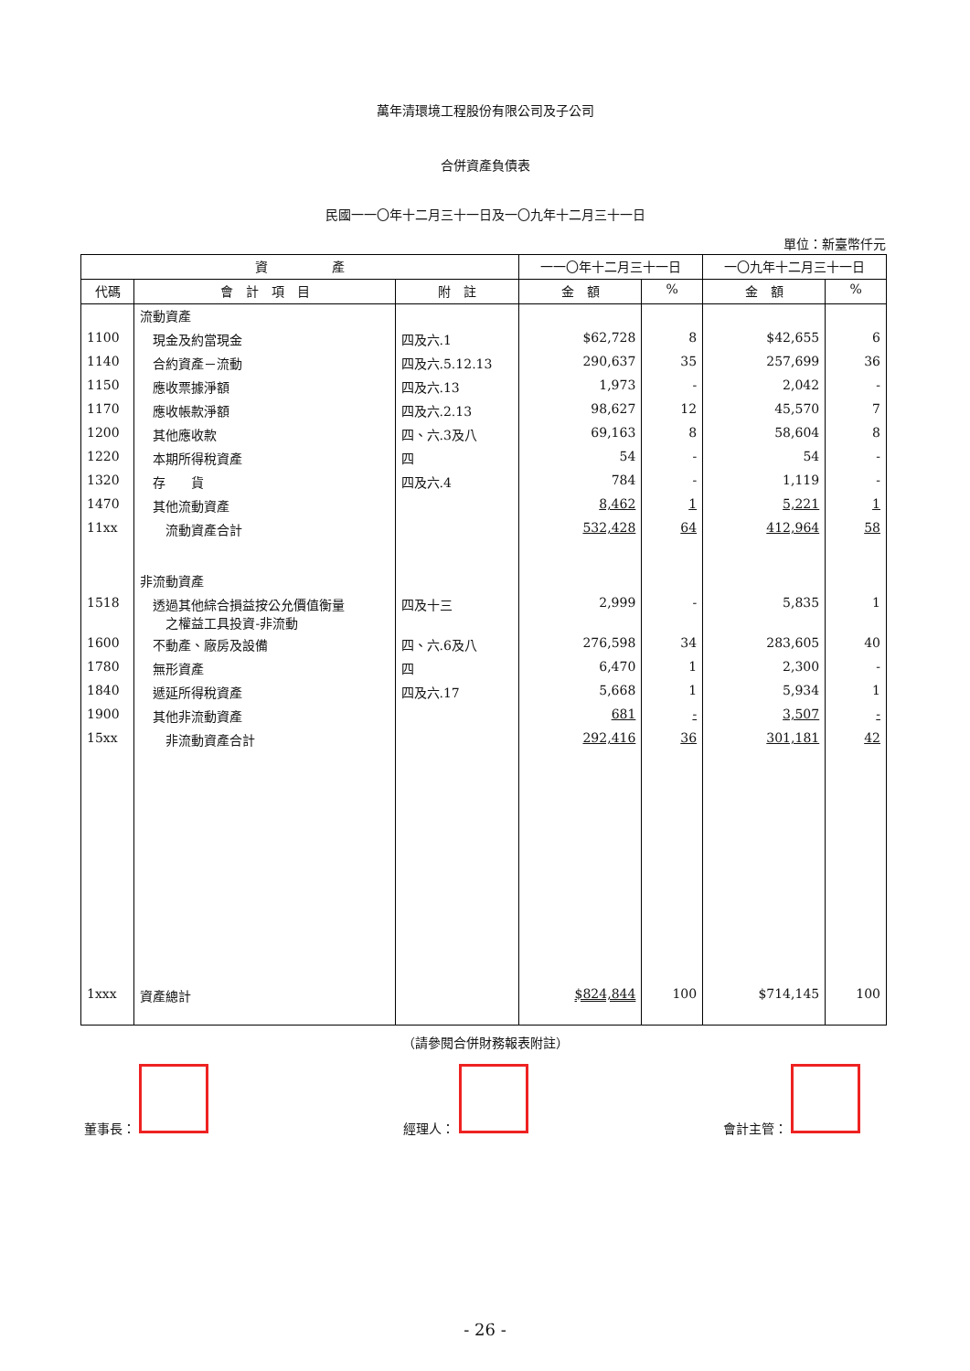萬年清環境工程股份有限公司及子公司
合併資產負債表
民國一一〇年十二月三十一日及一〇九年十二月三十一日
單位：新臺幣仟元
| 資 產 | | | 一一〇年十二月三十一日 | | 一〇九年十二月三十一日 | |
| --- | --- | --- | --- | --- | --- | --- |
| 代碼 | 會 計 項 目 | 附 註 | 金 額 | % | 金 額 | % |
| | 流動資產 | | | | | |
| 1100 | 現金及約當現金 | 四及六.1 | $62,728 | 8 | $42,655 | 6 |
| 1140 | 合約資產－流動 | 四及六.5.12.13 | 290,637 | 35 | 257,699 | 36 |
| 1150 | 應收票據淨額 | 四及六.13 | 1,973 | - | 2,042 | - |
| 1170 | 應收帳款淨額 | 四及六.2.13 | 98,627 | 12 | 45,570 | 7 |
| 1200 | 其他應收款 | 四、六.3及八 | 69,163 | 8 | 58,604 | 8 |
| 1220 | 本期所得稅資產 | 四 | 54 | - | 54 | - |
| 1320 | 存 貨 | 四及六.4 | 784 | - | 1,119 | - |
| 1470 | 其他流動資產 | | 8,462 | 1 | 5,221 | 1 |
| 11xx | 流動資產合計 | | 532,428 | 64 | 412,964 | 58 |
| | 非流動資產 | | | | | |
| 1518 | 透過其他綜合損益按公允價值衡量 之權益工具投資-非流動 | 四及十三 | 2,999 | - | 5,835 | 1 |
| 1600 | 不動產、廠房及設備 | 四、六.6及八 | 276,598 | 34 | 283,605 | 40 |
| 1780 | 無形資產 | 四 | 6,470 | 1 | 2,300 | - |
| 1840 | 遞延所得稅資產 | 四及六.17 | 5,668 | 1 | 5,934 | 1 |
| 1900 | 其他非流動資產 | | 681 | - | 3,507 | - |
| 15xx | 非流動資產合計 | | 292,416 | 36 | 301,181 | 42 |
| 1xxx | 資產總計 | | $824,844 | 100 | $714,145 | 100 |
（請參閱合併財務報表附註）
董事長： 經理人： 會計主管：
- 26 -